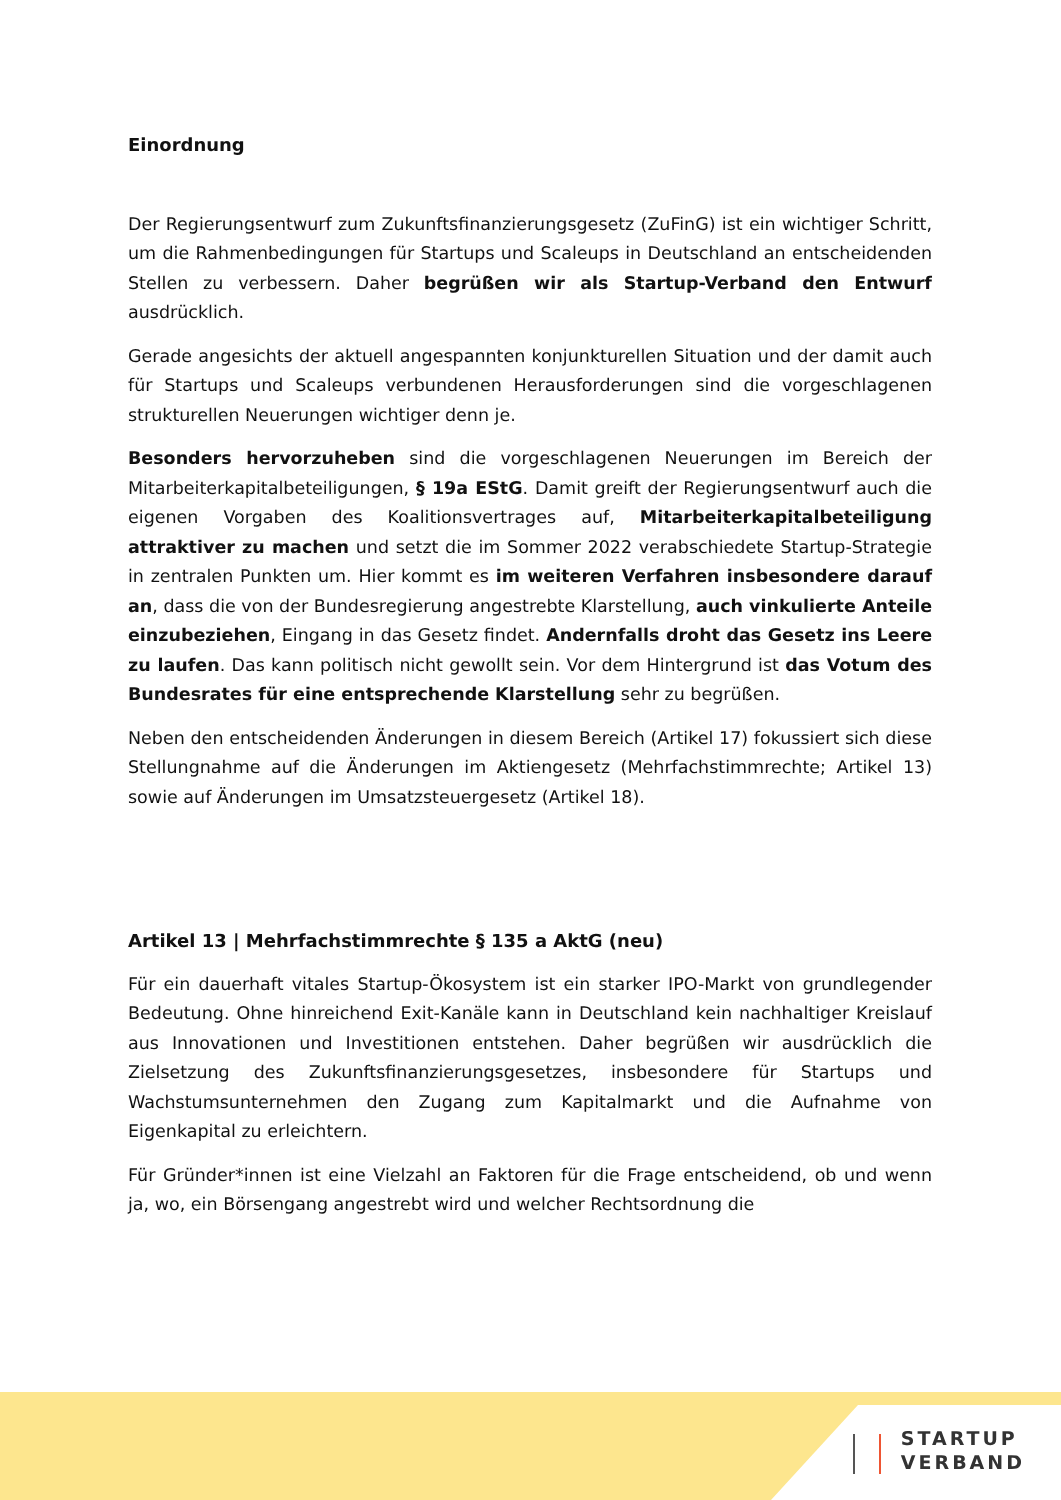Einordnung
Der Regierungsentwurf zum Zukunftsfinanzierungsgesetz (ZuFinG) ist ein wichtiger Schritt, um die Rahmenbedingungen für Startups und Scaleups in Deutschland an entscheidenden Stellen zu verbessern. Daher begrüßen wir als Startup-Verband den Entwurf ausdrücklich.
Gerade angesichts der aktuell angespannten konjunkturellen Situation und der damit auch für Startups und Scaleups verbundenen Herausforderungen sind die vorgeschlagenen strukturellen Neuerungen wichtiger denn je.
Besonders hervorzuheben sind die vorgeschlagenen Neuerungen im Bereich der Mitarbeiterkapitalbeteiligungen, § 19a EStG. Damit greift der Regierungsentwurf auch die eigenen Vorgaben des Koalitionsvertrages auf, Mitarbeiterkapitalbeteiligung attraktiver zu machen und setzt die im Sommer 2022 verabschiedete Startup-Strategie in zentralen Punkten um. Hier kommt es im weiteren Verfahren insbesondere darauf an, dass die von der Bundesregierung angestrebte Klarstellung, auch vinkulierte Anteile einzubeziehen, Eingang in das Gesetz findet. Andernfalls droht das Gesetz ins Leere zu laufen. Das kann politisch nicht gewollt sein. Vor dem Hintergrund ist das Votum des Bundesrates für eine entsprechende Klarstellung sehr zu begrüßen.
Neben den entscheidenden Änderungen in diesem Bereich (Artikel 17) fokussiert sich diese Stellungnahme auf die Änderungen im Aktiengesetz (Mehrfachstimmrechte; Artikel 13) sowie auf Änderungen im Umsatzsteuergesetz (Artikel 18).
Artikel 13 | Mehrfachstimmrechte § 135 a AktG (neu)
Für ein dauerhaft vitales Startup-Ökosystem ist ein starker IPO-Markt von grundlegender Bedeutung. Ohne hinreichend Exit-Kanäle kann in Deutschland kein nachhaltiger Kreislauf aus Innovationen und Investitionen entstehen. Daher begrüßen wir ausdrücklich die Zielsetzung des Zukunftsfinanzierungsgesetzes, insbesondere für Startups und Wachstumsunternehmen den Zugang zum Kapitalmarkt und die Aufnahme von Eigenkapital zu erleichtern.
Für Gründer*innen ist eine Vielzahl an Faktoren für die Frage entscheidend, ob und wenn ja, wo, ein Börsengang angestrebt wird und welcher Rechtsordnung die
STARTUP
VERBAND